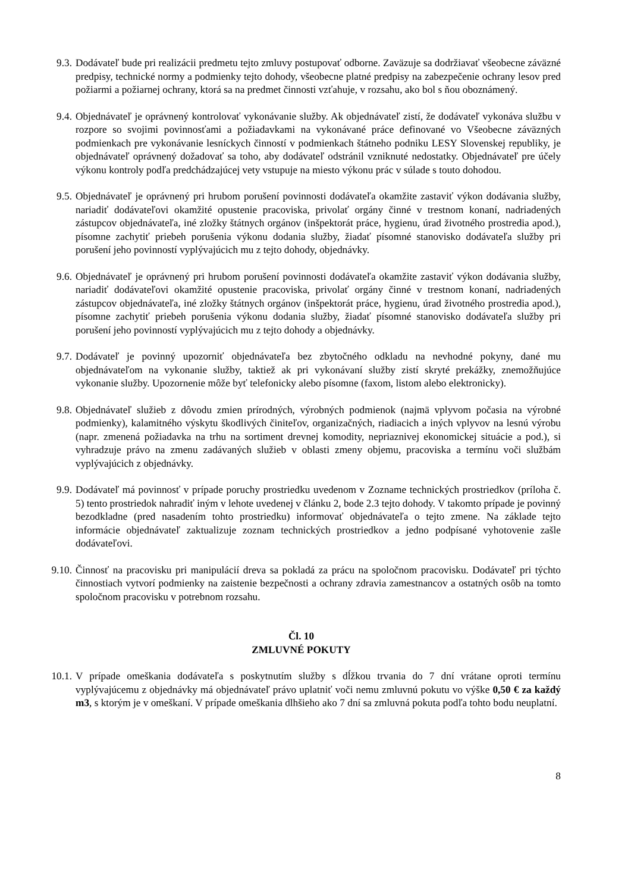9.3. Dodávateľ bude pri realizácii predmetu tejto zmluvy postupovať odborne. Zaväzuje sa dodržiavať všeobecne záväzné predpisy, technické normy a podmienky tejto dohody, všeobecne platné predpisy na zabezpečenie ochrany lesov pred požiarmi a požiarnej ochrany, ktorá sa na predmet činnosti vzťahuje, v rozsahu, ako bol s ňou oboznámený.
9.4. Objednávateľ je oprávnený kontrolovať vykonávanie služby. Ak objednávateľ zistí, že dodávateľ vykonáva službu v rozpore so svojimi povinnosťami a požiadavkami na vykonávané práce definované vo Všeobecne záväzných podmienkach pre vykonávanie lesníckych činností v podmienkach štátneho podniku LESY Slovenskej republiky, je objednávateľ oprávnený dožadovať sa toho, aby dodávateľ odstránil vzniknuté nedostatky. Objednávateľ pre účely výkonu kontroly podľa predchádzajúcej vety vstupuje na miesto výkonu prác v súlade s touto dohodou.
9.5. Objednávateľ je oprávnený pri hrubom porušení povinnosti dodávateľa okamžite zastaviť výkon dodávania služby, nariadiť dodávateľovi okamžité opustenie pracoviska, privolať orgány činné v trestnom konaní, nadriadených zástupcov objednávateľa, iné zložky štátnych orgánov (inšpektorát práce, hygienu, úrad životného prostredia apod.), písomne zachytiť priebeh porušenia výkonu dodania služby, žiadať písomné stanovisko dodávateľa služby pri porušení jeho povinností vyplývajúcich mu z tejto dohody, objednávky.
9.6. Objednávateľ je oprávnený pri hrubom porušení povinnosti dodávateľa okamžite zastaviť výkon dodávania služby, nariadiť dodávateľovi okamžité opustenie pracoviska, privolať orgány činné v trestnom konaní, nadriadených zástupcov objednávateľa, iné zložky štátnych orgánov (inšpektorát práce, hygienu, úrad životného prostredia apod.), písomne zachytiť priebeh porušenia výkonu dodania služby, žiadať písomné stanovisko dodávateľa služby pri porušení jeho povinností vyplývajúcich mu z tejto dohody a objednávky.
9.7. Dodávateľ je povinný upozorniť objednávateľa bez zbytočného odkladu na nevhodné pokyny, dané mu objednávateľom na vykonanie služby, taktiež ak pri vykonávaní služby zistí skryté prekážky, znemožňujúce vykonanie služby. Upozornenie môže byť telefonicky alebo písomne (faxom, listom alebo elektronicky).
9.8. Objednávateľ služieb z dôvodu zmien prírodných, výrobných podmienok (najmä vplyvom počasia na výrobné podmienky), kalamitného výskytu škodlivých činiteľov, organizačných, riadiacich a iných vplyvov na lesnú výrobu (napr. zmenená požiadavka na trhu na sortiment drevnej komodity, nepriaznivej ekonomickej situácie a pod.), si vyhradzuje právo na zmenu zadávaných služieb v oblasti zmeny objemu, pracoviska a termínu voči službám vyplývajúcich z objednávky.
9.9. Dodávateľ má povinnosť v prípade poruchy prostriedku uvedenom v Zozname technických prostriedkov (príloha č. 5) tento prostriedok nahradiť iným v lehote uvedenej v článku 2, bode 2.3 tejto dohody. V takomto prípade je povinný bezodkladne (pred nasadením tohto prostriedku) informovať objednávateľa o tejto zmene. Na základe tejto informácie objednávateľ zaktualizuje zoznam technických prostriedkov a jedno podpísané vyhotovenie zašle dodávateľovi.
9.10. Činnosť na pracovisku pri manipulácií dreva sa pokladá za prácu na spoločnom pracovisku. Dodávateľ pri týchto činnostiach vytvorí podmienky na zaistenie bezpečnosti a ochrany zdravia zamestnancov a ostatných osôb na tomto spoločnom pracovisku v potrebnom rozsahu.
Čl. 10
ZMLUVNÉ POKUTY
10.1. V prípade omeškania dodávateľa s poskytnutím služby s dĺžkou trvania do 7 dní vrátane oproti termínu vyplývajúcemu z objednávky má objednávateľ právo uplatniť voči nemu zmluvnú pokutu vo výške 0,50 € za každý m3, s ktorým je v omeškaní. V prípade omeškania dlhšieho ako 7 dní sa zmluvná pokuta podľa tohto bodu neuplatní.
8